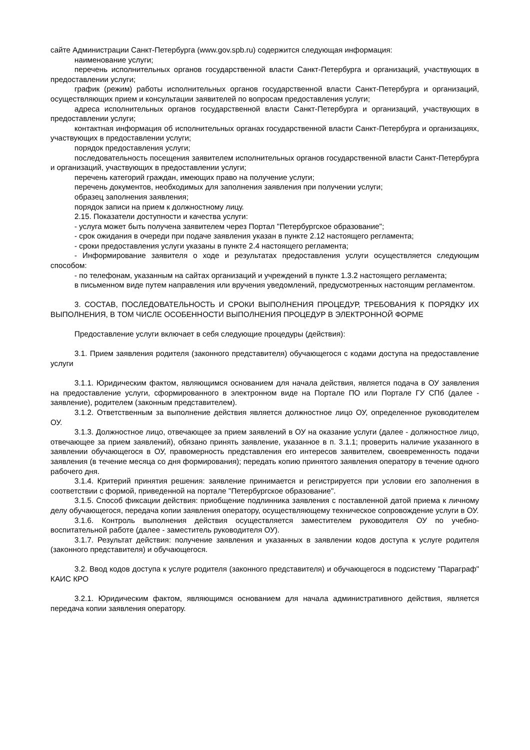сайте Администрации Санкт-Петербурга (www.gov.spb.ru) содержится следующая информация:
наименование услуги;
перечень исполнительных органов государственной власти Санкт-Петербурга и организаций, участвующих в предоставлении услуги;
график (режим) работы исполнительных органов государственной власти Санкт-Петербурга и организаций, осуществляющих прием и консультации заявителей по вопросам предоставления услуги;
адреса исполнительных органов государственной власти Санкт-Петербурга и организаций, участвующих в предоставлении услуги;
контактная информация об исполнительных органах государственной власти Санкт-Петербурга и организациях, участвующих в предоставлении услуги;
порядок предоставления услуги;
последовательность посещения заявителем исполнительных органов государственной власти Санкт-Петербурга и организаций, участвующих в предоставлении услуги;
перечень категорий граждан, имеющих право на получение услуги;
перечень документов, необходимых для заполнения заявления при получении услуги;
образец заполнения заявления;
порядок записи на прием к должностному лицу.
2.15. Показатели доступности и качества услуги:
- услуга может быть получена заявителем через Портал "Петербургское образование";
- срок ожидания в очереди при подаче заявления указан в пункте 2.12 настоящего регламента;
- сроки предоставления услуги указаны в пункте 2.4 настоящего регламента;
- Информирование заявителя о ходе и результатах предоставления услуги осуществляется следующим способом:
- по телефонам, указанным на сайтах организаций и учреждений в пункте 1.3.2 настоящего регламента;
в письменном виде путем направления или вручения уведомлений, предусмотренных настоящим регламентом.
3. СОСТАВ, ПОСЛЕДОВАТЕЛЬНОСТЬ И СРОКИ ВЫПОЛНЕНИЯ ПРОЦЕДУР, ТРЕБОВАНИЯ К ПОРЯДКУ ИХ ВЫПОЛНЕНИЯ, В ТОМ ЧИСЛЕ ОСОБЕННОСТИ ВЫПОЛНЕНИЯ ПРОЦЕДУР В ЭЛЕКТРОННОЙ ФОРМЕ
Предоставление услуги включает в себя следующие процедуры (действия):
3.1. Прием заявления родителя (законного представителя) обучающегося с кодами доступа на предоставление услуги
3.1.1. Юридическим фактом, являющимся основанием для начала действия, является подача в ОУ заявления на предоставление услуги, сформированного в электронном виде на Портале ПО или Портале ГУ СПб (далее - заявление), родителем (законным представителем).
3.1.2. Ответственным за выполнение действия является должностное лицо ОУ, определенное руководителем ОУ.
3.1.3. Должностное лицо, отвечающее за прием заявлений в ОУ на оказание услуги (далее - должностное лицо, отвечающее за прием заявлений), обязано принять заявление, указанное в п. 3.1.1; проверить наличие указанного в заявлении обучающегося в ОУ, правомерность представления его интересов заявителем, своевременность подачи заявления (в течение месяца со дня формирования); передать копию принятого заявления оператору в течение одного рабочего дня.
3.1.4. Критерий принятия решения: заявление принимается и регистрируется при условии его заполнения в соответствии с формой, приведенной на портале "Петербургское образование".
3.1.5. Способ фиксации действия: приобщение подлинника заявления с поставленной датой приема к личному делу обучающегося, передача копии заявления оператору, осуществляющему техническое сопровождение услуги в ОУ.
3.1.6. Контроль выполнения действия осуществляется заместителем руководителя ОУ по учебно-воспитательной работе (далее - заместитель руководителя ОУ).
3.1.7. Результат действия: получение заявления и указанных в заявлении кодов доступа к услуге родителя (законного представителя) и обучающегося.
3.2. Ввод кодов доступа к услуге родителя (законного представителя) и обучающегося в подсистему "Параграф" КАИС КРО
3.2.1. Юридическим фактом, являющимся основанием для начала административного действия, является передача копии заявления оператору.